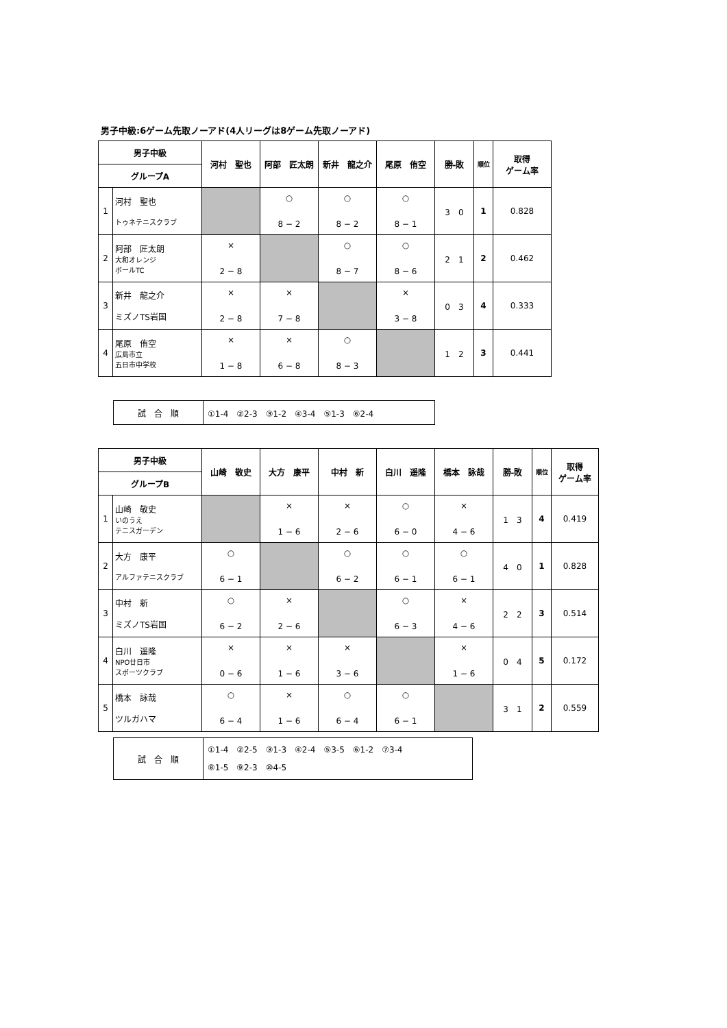男子中級:6ゲーム先取ノーアド(4人リーグは8ゲーム先取ノーアド)
| 男子中級 | | 河村 聖也 | 阿部 匠太朗 | 新井 龍之介 | 尾原 侑空 | 勝-敗 | 順位 | 取得 ゲーム率 |
| --- | --- | --- | --- | --- | --- | --- | --- | --- |
| グループA | | | | | | | | |
| 1 | 河村 聖也 トゥネテニスクラブ | | ○ 8 − 2 | ○ 8 − 2 | ○ 8 − 1 | 3 0 | 1 | 0.828 |
| 2 | 阿部 匠太朗 大和オレンジ ボールTC | × 2 − 8 | | ○ 8 − 7 | ○ 8 − 6 | 2 1 | 2 | 0.462 |
| 3 | 新井 龍之介 ミズノTS岩国 | × 2 − 8 | × 7 − 8 | | × 3 − 8 | 0 3 | 4 | 0.333 |
| 4 | 尾原 侑空 広島市立 五日市中学校 | × 1 − 8 | × 6 − 8 | ○ 8 − 3 | | 1 2 | 3 | 0.441 |
| 試 合 順 | ①1-4 ②2-3 ③1-2 ④3-4 ⑤1-3 ⑥2-4 |
| 男子中級 | | 山崎 敬史 | 大方 康平 | 中村 新 | 白川 遥隆 | 橋本 詠哉 | 勝-敗 | 順位 | 取得 ゲーム率 |
| --- | --- | --- | --- | --- | --- | --- | --- | --- | --- |
| グループB | | | | | | | | | |
| 1 | 山崎 敬史 いのうえ テニスガーデン | | × 1 − 6 | × 2 − 6 | ○ 6 − 0 | × 4 − 6 | 1 3 | 4 | 0.419 |
| 2 | 大方 康平 アルファテニスクラブ | ○ 6 − 1 | | ○ 6 − 2 | ○ 6 − 1 | ○ 6 − 1 | 4 0 | 1 | 0.828 |
| 3 | 中村 新 ミズノTS岩国 | ○ 6 − 2 | × 2 − 6 | | ○ 6 − 3 | × 4 − 6 | 2 2 | 3 | 0.514 |
| 4 | 白川 遥隆 NPO廿日市 スポーツクラブ | × 0 − 6 | × 1 − 6 | × 3 − 6 | | × 1 − 6 | 0 4 | 5 | 0.172 |
| 5 | 橋本 詠哉 ツルガハマ | ○ 6 − 4 | × 1 − 6 | ○ 6 − 4 | ○ 6 − 1 | | 3 1 | 2 | 0.559 |
| 試 合 順 | ①1-4 ②2-5 ③1-3 ④2-4 ⑤3-5 ⑥1-2 ⑦3-4 ⑧1-5 ⑨2-3 ⑩4-5 |